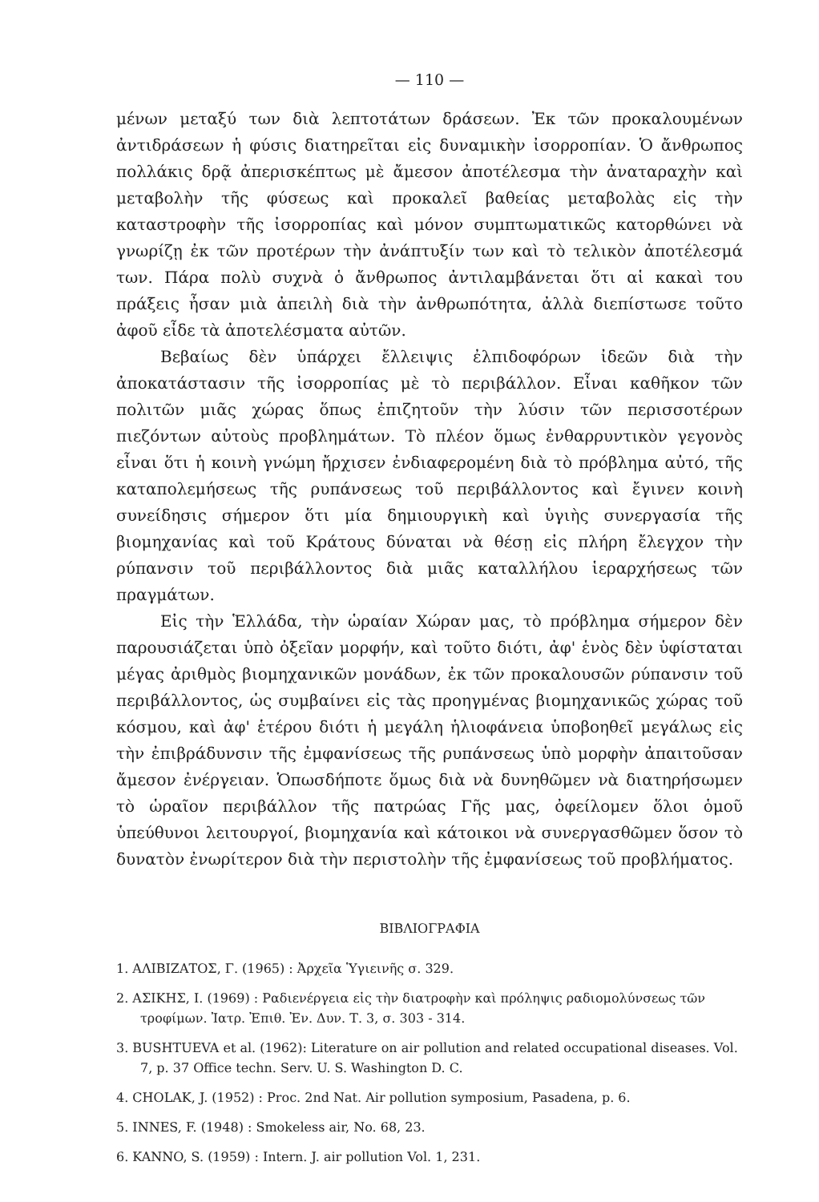— 110 —
μένων μεταξύ των διὰ λεπτοτάτων δράσεων. Ἐκ τῶν προκαλουμένων ἀντιδράσεων ἡ φύσις διατηρεῖται εἰς δυναμικὴν ἰσορροπίαν. Ὁ ἄνθρωπος πολλάκις δρᾷ ἀπερισκέπτως μὲ ἄμεσον ἀποτέλεσμα τὴν ἀναταραχὴν καὶ μεταβολὴν τῆς φύσεως καὶ προκαλεῖ βαθείας μεταβολὰς εἰς τὴν καταστροφὴν τῆς ἰσορροπίας καὶ μόνον συμπτωματικῶς κατορθώνει νὰ γνωρίζῃ ἐκ τῶν προτέρων τὴν ἀνάπτυξίν των καὶ τὸ τελικὸν ἀποτέλεσμά των. Πάρα πολὺ συχνὰ ὁ ἄνθρωπος ἀντιλαμβάνεται ὅτι αἱ κακαὶ του πράξεις ἦσαν μιὰ ἀπειλὴ διὰ τὴν ἀνθρωπότητα, ἀλλὰ διεπίστωσε τοῦτο ἀφοῦ εἶδε τὰ ἀποτελέσματα αὐτῶν.
Βεβαίως δὲν ὑπάρχει ἔλλειψις ἐλπιδοφόρων ἰδεῶν διὰ τὴν ἀποκατάστασιν τῆς ἰσορροπίας μὲ τὸ περιβάλλον. Εἶναι καθῆκον τῶν πολιτῶν μιᾶς χώρας ὅπως ἐπιζητοῦν τὴν λύσιν τῶν περισσοτέρων πιεζόντων αὐτοὺς προβλημάτων. Τὸ πλέον ὅμως ἐνθαρρυντικὸν γεγονὸς εἶναι ὅτι ἡ κοινὴ γνώμη ἤρχισεν ἐνδιαφερομένη διὰ τὸ πρόβλημα αὐτό, τῆς καταπολεμήσεως τῆς ρυπάνσεως τοῦ περιβάλλοντος καὶ ἔγινεν κοινὴ συνείδησις σήμερον ὅτι μία δημιουργικὴ καὶ ὑγιὴς συνεργασία τῆς βιομηχανίας καὶ τοῦ Κράτους δύναται νὰ θέσῃ εἰς πλήρη ἔλεγχον τὴν ρύπανσιν τοῦ περιβάλλοντος διὰ μιᾶς καταλλήλου ἱεραρχήσεως τῶν πραγμάτων.
Εἰς τὴν Ἑλλάδα, τὴν ὡραίαν Χώραν μας, τὸ πρόβλημα σήμερον δὲν παρουσιάζεται ὑπὸ ὀξεῖαν μορφήν, καὶ τοῦτο διότι, ἀφ' ἑνὸς δὲν ὑφίσταται μέγας ἀριθμὸς βιομηχανικῶν μονάδων, ἐκ τῶν προκαλουσῶν ρύπανσιν τοῦ περιβάλλοντος, ὡς συμβαίνει εἰς τὰς προηγμένας βιομηχανικῶς χώρας τοῦ κόσμου, καὶ ἀφ' ἑτέρου διότι ἡ μεγάλη ἡλιοφάνεια ὑποβοηθεῖ μεγάλως εἰς τὴν ἐπιβράδυνσιν τῆς ἐμφανίσεως τῆς ρυπάνσεως ὑπὸ μορφὴν ἀπαιτοῦσαν ἄμεσον ἐνέργειαν. Ὁπωσδήποτε ὅμως διὰ νὰ δυνηθῶμεν νὰ διατηρήσωμεν τὸ ὡραῖον περιβάλλον τῆς πατρώας Γῆς μας, ὀφείλομεν ὅλοι ὁμοῦ ὑπεύθυνοι λειτουργοί, βιομηχανία καὶ κάτοικοι νὰ συνεργασθῶμεν ὅσον τὸ δυνατὸν ἐνωρίτερον διὰ τὴν περιστολὴν τῆς ἐμφανίσεως τοῦ προβλήματος.
ΒΙΒΛΙΟΓΡΑΦΙΑ
1. ΑΛΙΒΙΖΑΤΟΣ, Γ. (1965) : Ἀρχεῖα Ὑγιεινῆς σ. 329.
2. ΑΣΙΚΗΣ, Ι. (1969) : Ραδιενέργεια εἰς τὴν διατροφὴν καὶ πρόληψις ραδιομολύνσεως τῶν τροφίμων. Ἰατρ. Ἐπιθ. Ἐν. Δυν. Τ. 3, σ. 303 - 314.
3. BUSHTUEVA et al. (1962): Literature on air pollution and related occupational diseases. Vol. 7, p. 37 Office techn. Serv. U. S. Washington D. C.
4. CHOLAK, J. (1952) : Proc. 2nd Nat. Air pollution symposium, Pasadena, p. 6.
5. INNES, F. (1948) : Smokeless air, No. 68, 23.
6. KANNO, S. (1959) : Intern. J. air pollution Vol. 1, 231.